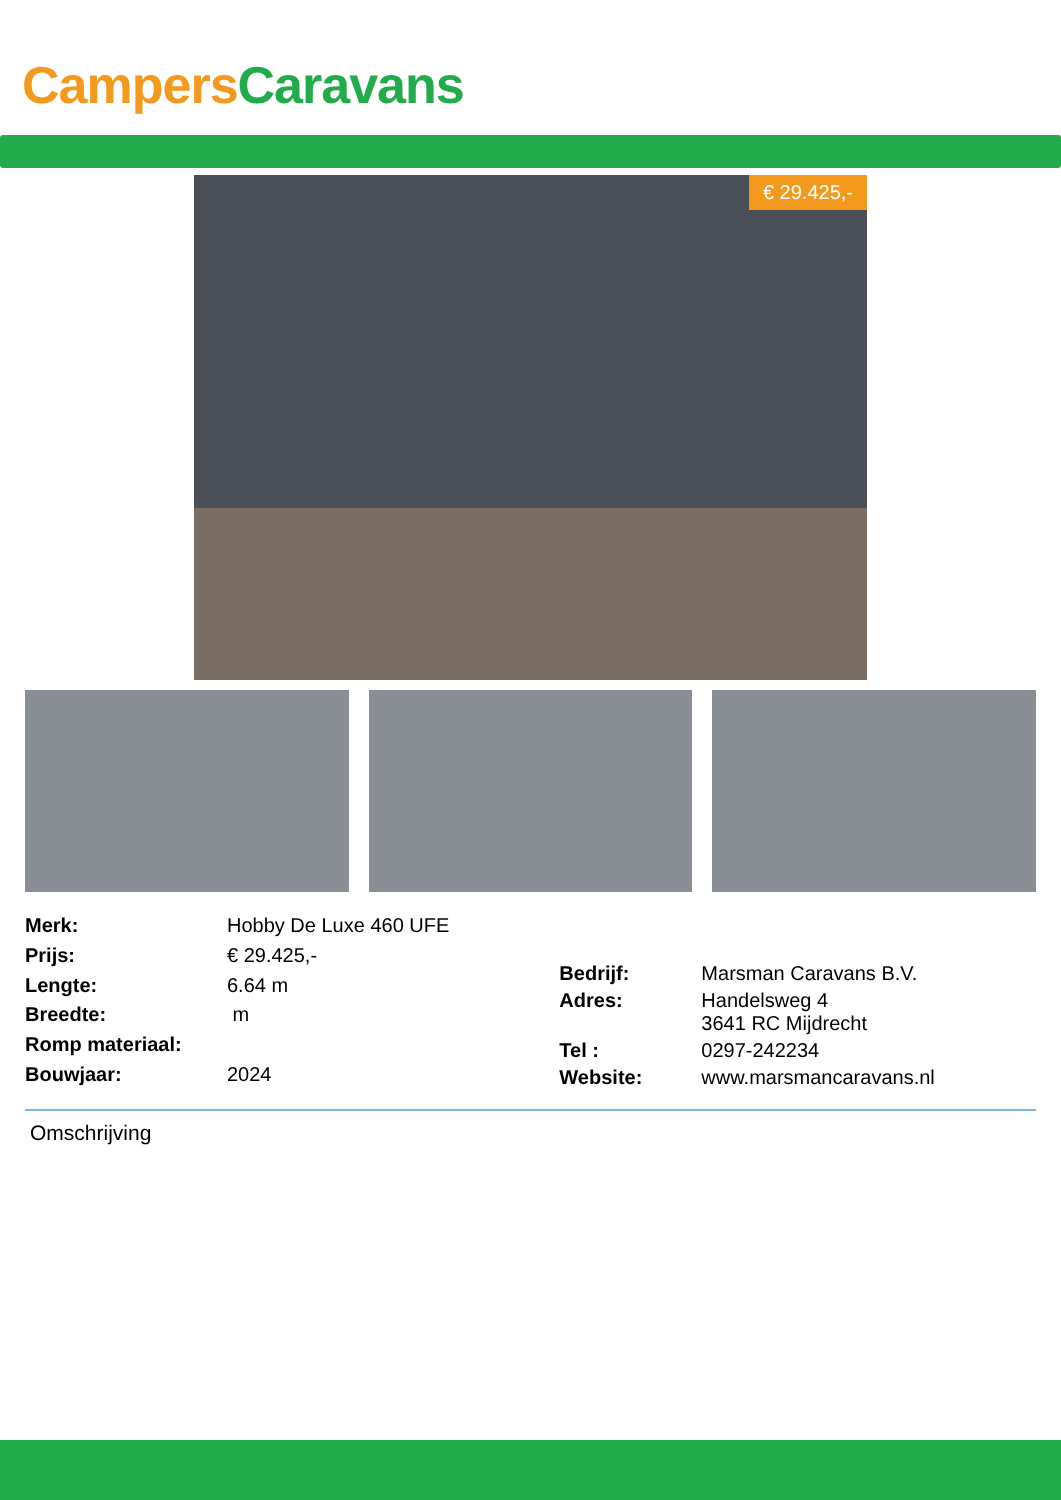Campers Caravans
€ 29.425,-
| Merk: | Hobby De Luxe 460 UFE |
| Prijs: | € 29.425,- |
| Lengte: | 6.64 m |
| Breedte: | m |
| Romp materiaal: | |
| Bouwjaar: | 2024 |
| Bedrijf: | Marsman Caravans B.V. |
| Adres: | Handelsweg 4 3641 RC Mijdrecht |
| Tel : | 0297-242234 |
| Website: | www.marsmancaravans.nl |
Omschrijving